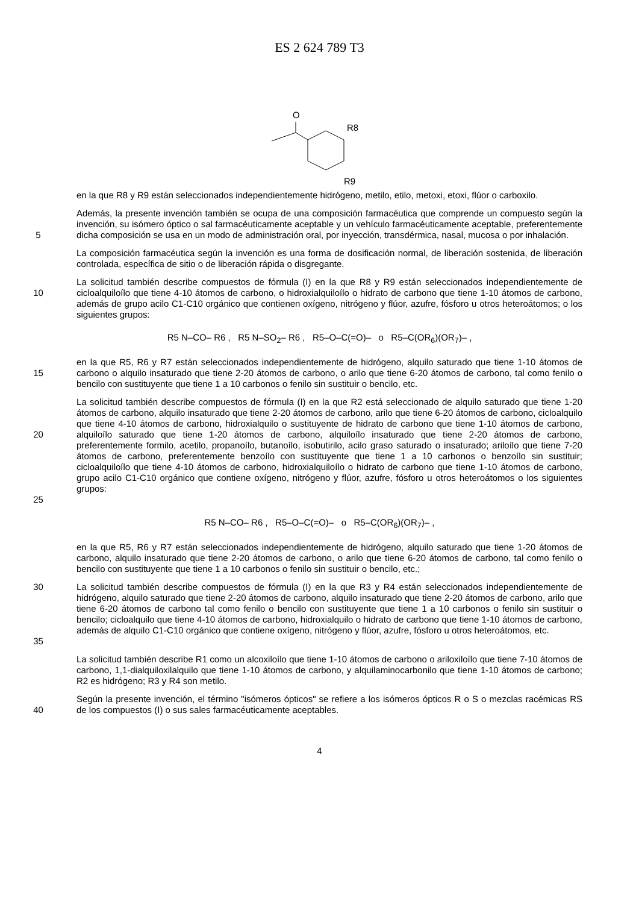ES 2 624 789 T3
O
R8
R9
en la que R8 y R9 están seleccionados independientemente hidrógeno, metilo, etilo, metoxi, etoxi, flúor o carboxilo.
5 Además, la presente invención también se ocupa de una composición farmacéutica que comprende un compuesto según la invención, su isómero óptico o sal farmacéuticamente aceptable y un vehículo farmacéuticamente aceptable, preferentemente dicha composición se usa en un modo de administración oral, por inyección, transdérmica, nasal, mucosa o por inhalación.
La composición farmacéutica según la invención es una forma de dosificación normal, de liberación sostenida, de liberación controlada, específica de sitio o de liberación rápida o disgregante.
10 La solicitud también describe compuestos de fórmula (I) en la que R8 y R9 están seleccionados independientemente de cicloalquiloílo que tiene 4-10 átomos de carbono, o hidroxialquiloílo o hidrato de carbono que tiene 1-10 átomos de carbono, además de grupo acilo C1-C10 orgánico que contienen oxígeno, nitrógeno y flúor, azufre, fósforo u otros heteroátomos; o los siguientes grupos:
R5 N–CO– R6 , R5 N–SO<sub>2</sub>– R6 , R5–O–C(=O)– o R5–C(OR<sub>6</sub>)(OR<sub>7</sub>)– ,
15 en la que R5, R6 y R7 están seleccionados independientemente de hidrógeno, alquilo saturado que tiene 1-10 átomos de carbono o alquilo insaturado que tiene 2-20 átomos de carbono, o arilo que tiene 6-20 átomos de carbono, tal como fenilo o bencilo con sustituyente que tiene 1 a 10 carbonos o fenilo sin sustituir o bencilo, etc.
20
25
La solicitud también describe compuestos de fórmula (I) en la que R2 está seleccionado de alquilo saturado que tiene 1-20 átomos de carbono, alquilo insaturado que tiene 2-20 átomos de carbono, arilo que tiene 6-20 átomos de carbono, cicloalquilo que tiene 4-10 átomos de carbono, hidroxialquilo o sustituyente de hidrato de carbono que tiene 1-10 átomos de carbono, alquiloílo saturado que tiene 1-20 átomos de carbono, alquiloílo insaturado que tiene 2-20 átomos de carbono, preferentemente formilo, acetilo, propanoílo, butanoílo, isobutirilo, acilo graso saturado o insaturado; ariloílo que tiene 7-20 átomos de carbono, preferentemente benzoílo con sustituyente que tiene 1 a 10 carbonos o benzoílo sin sustituir; cicloalquiloílo que tiene 4-10 átomos de carbono, hidroxialquiloílo o hidrato de carbono que tiene 1-10 átomos de carbono, grupo acilo C1-C10 orgánico que contiene oxígeno, nitrógeno y flúor, azufre, fósforo u otros heteroátomos o los siguientes grupos:
R5 N–CO– R6 , R5–O–C(=O)– o R5–C(OR<sub>6</sub>)(OR<sub>7</sub>)– ,
en la que R5, R6 y R7 están seleccionados independientemente de hidrógeno, alquilo saturado que tiene 1-20 átomos de carbono, alquilo insaturado que tiene 2-20 átomos de carbono, o arilo que tiene 6-20 átomos de carbono, tal como fenilo o bencilo con sustituyente que tiene 1 a 10 carbonos o fenilo sin sustituir o bencilo, etc.;
30
35
La solicitud también describe compuestos de fórmula (I) en la que R3 y R4 están seleccionados independientemente de hidrógeno, alquilo saturado que tiene 2-20 átomos de carbono, alquilo insaturado que tiene 2-20 átomos de carbono, arilo que tiene 6-20 átomos de carbono tal como fenilo o bencilo con sustituyente que tiene 1 a 10 carbonos o fenilo sin sustituir o bencilo; cicloalquilo que tiene 4-10 átomos de carbono, hidroxialquilo o hidrato de carbono que tiene 1-10 átomos de carbono, además de alquilo C1-C10 orgánico que contiene oxígeno, nitrógeno y flúor, azufre, fósforo u otros heteroátomos, etc.
La solicitud también describe R1 como un alcoxiloílo que tiene 1-10 átomos de carbono o ariloxiloílo que tiene 7-10 átomos de carbono, 1,1-dialquiloxilalquilo que tiene 1-10 átomos de carbono, y alquilaminocarbonilo que tiene 1-10 átomos de carbono; R2 es hidrógeno; R3 y R4 son metilo.
40 Según la presente invención, el término "isómeros ópticos" se refiere a los isómeros ópticos R o S o mezclas racémicas RS de los compuestos (I) o sus sales farmacéuticamente aceptables.
4